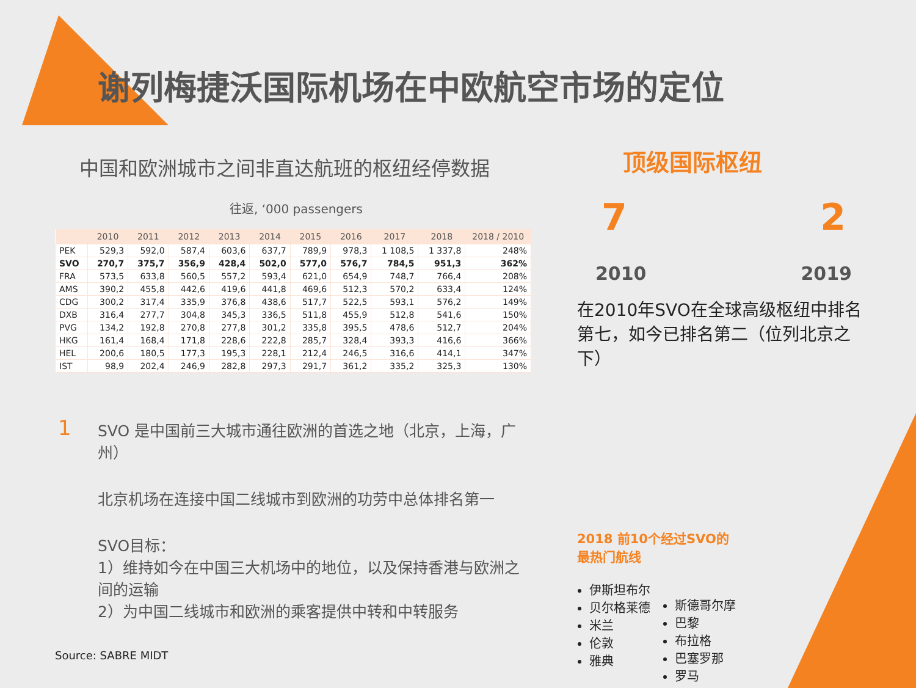谢列梅捷沃国际机场在中欧航空市场的定位
中国和欧洲城市之间非直达航班的枢纽经停数据
往返, ‘000 passengers
| | 2010 | 2011 | 2012 | 2013 | 2014 | 2015 | 2016 | 2017 | 2018 | 2018 / 2010 |
| --- | --- | --- | --- | --- | --- | --- | --- | --- | --- | --- |
| PEK | 529,3 | 592,0 | 587,4 | 603,6 | 637,7 | 789,9 | 978,3 | 1 108,5 | 1 337,8 | 248% |
| SVO | 270,7 | 375,7 | 356,9 | 428,4 | 502,0 | 577,0 | 576,7 | 784,5 | 951,3 | 362% |
| FRA | 573,5 | 633,8 | 560,5 | 557,2 | 593,4 | 621,0 | 654,9 | 748,7 | 766,4 | 208% |
| AMS | 390,2 | 455,8 | 442,6 | 419,6 | 441,8 | 469,6 | 512,3 | 570,2 | 633,4 | 124% |
| CDG | 300,2 | 317,4 | 335,9 | 376,8 | 438,6 | 517,7 | 522,5 | 593,1 | 576,2 | 149% |
| DXB | 316,4 | 277,7 | 304,8 | 345,3 | 336,5 | 511,8 | 455,9 | 512,8 | 541,6 | 150% |
| PVG | 134,2 | 192,8 | 270,8 | 277,8 | 301,2 | 335,8 | 395,5 | 478,6 | 512,7 | 204% |
| HKG | 161,4 | 168,4 | 171,8 | 228,6 | 222,8 | 285,7 | 328,4 | 393,3 | 416,6 | 366% |
| HEL | 200,6 | 180,5 | 177,3 | 195,3 | 228,1 | 212,4 | 246,5 | 316,6 | 414,1 | 347% |
| IST | 98,9 | 202,4 | 246,9 | 282,8 | 297,3 | 291,7 | 361,2 | 335,2 | 325,3 | 130% |
1
SVO 是中国前三大城市通往欧洲的首选之地（北京，上海，广州）
北京机场在连接中国二线城市到欧洲的功劳中总体排名第一
SVO目标：
1）维持如今在中国三大机场中的地位，以及保持香港与欧洲之间的运输
2）为中国二线城市和欧洲的乘客提供中转和中转服务
顶级国际枢纽
7 2
2010 2019
在2010年SVO在全球高级枢纽中排名第七，如今已排名第二（位列北京之下）
2018 前10个经过SVO的
最热门航线
伊斯坦布尔
贝尔格莱德
米兰
伦敦
雅典
斯德哥尔摩
巴黎
布拉格
巴塞罗那
罗马
Source: SABRE MIDT